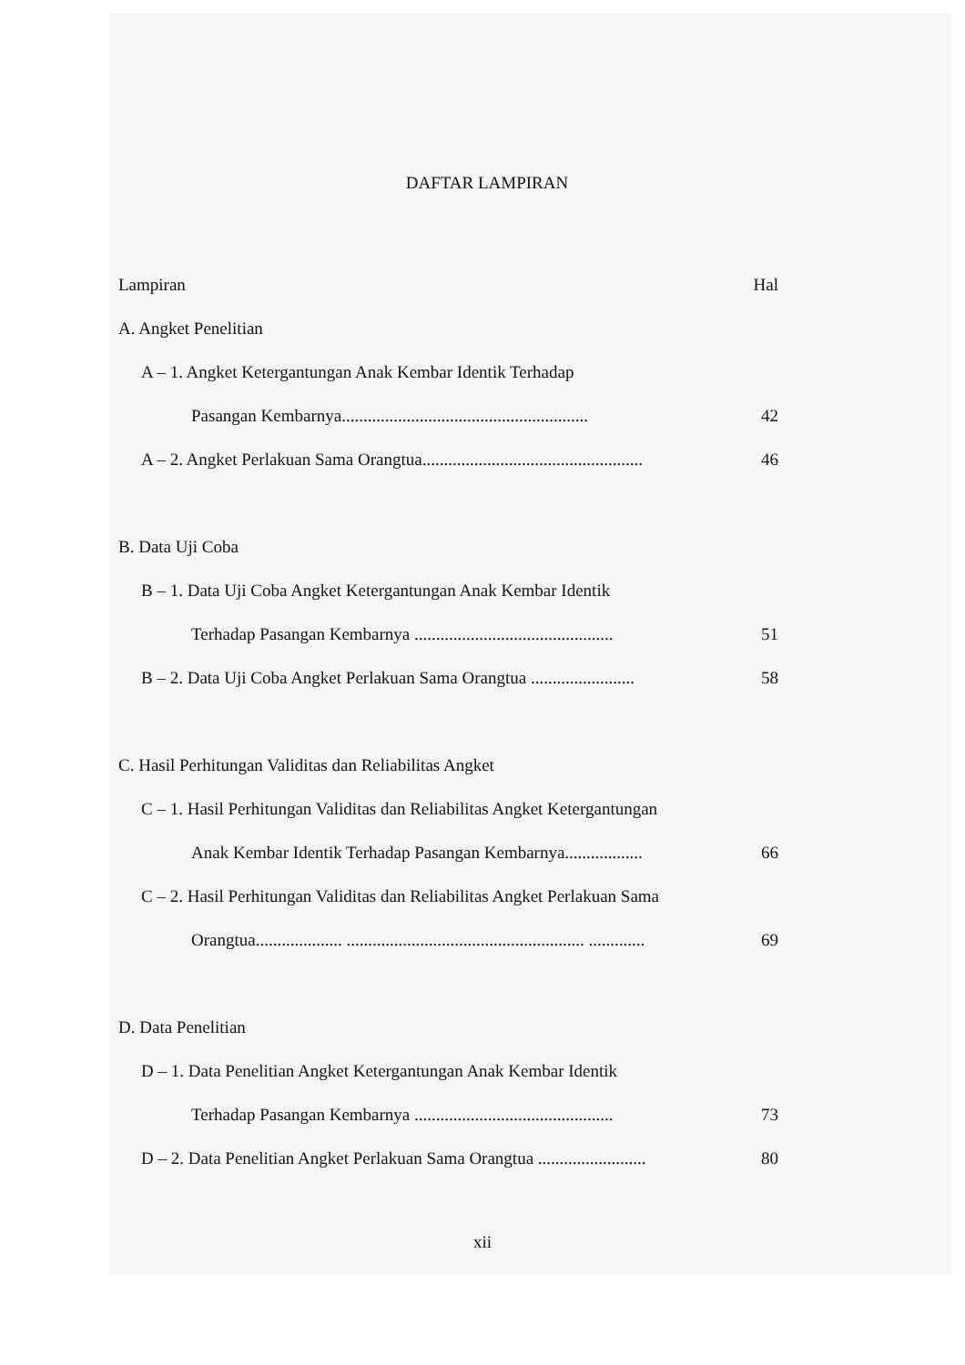DAFTAR LAMPIRAN
Lampiran Hal
A. Angket Penelitian
A – 1. Angket Ketergantungan Anak Kembar Identik Terhadap
Pasangan Kembarnya......................................................... 42
A – 2. Angket Perlakuan Sama Orangtua................................................... 46
B. Data Uji Coba
B – 1. Data Uji Coba Angket Ketergantungan Anak Kembar Identik
Terhadap Pasangan Kembarnya .............................................. 51
B – 2. Data Uji Coba Angket Perlakuan Sama Orangtua ........................ 58
C. Hasil Perhitungan Validitas dan Reliabilitas Angket
C – 1. Hasil Perhitungan Validitas dan Reliabilitas Angket Ketergantungan
Anak Kembar Identik Terhadap Pasangan Kembarnya.................. 66
C – 2. Hasil Perhitungan Validitas dan Reliabilitas Angket Perlakuan Sama
Orangtua.................... ....................................................... ............. 69
D. Data Penelitian
D – 1. Data Penelitian Angket Ketergantungan Anak Kembar Identik
Terhadap Pasangan Kembarnya .............................................. 73
D – 2. Data Penelitian Angket Perlakuan Sama Orangtua ......................... 80
xii